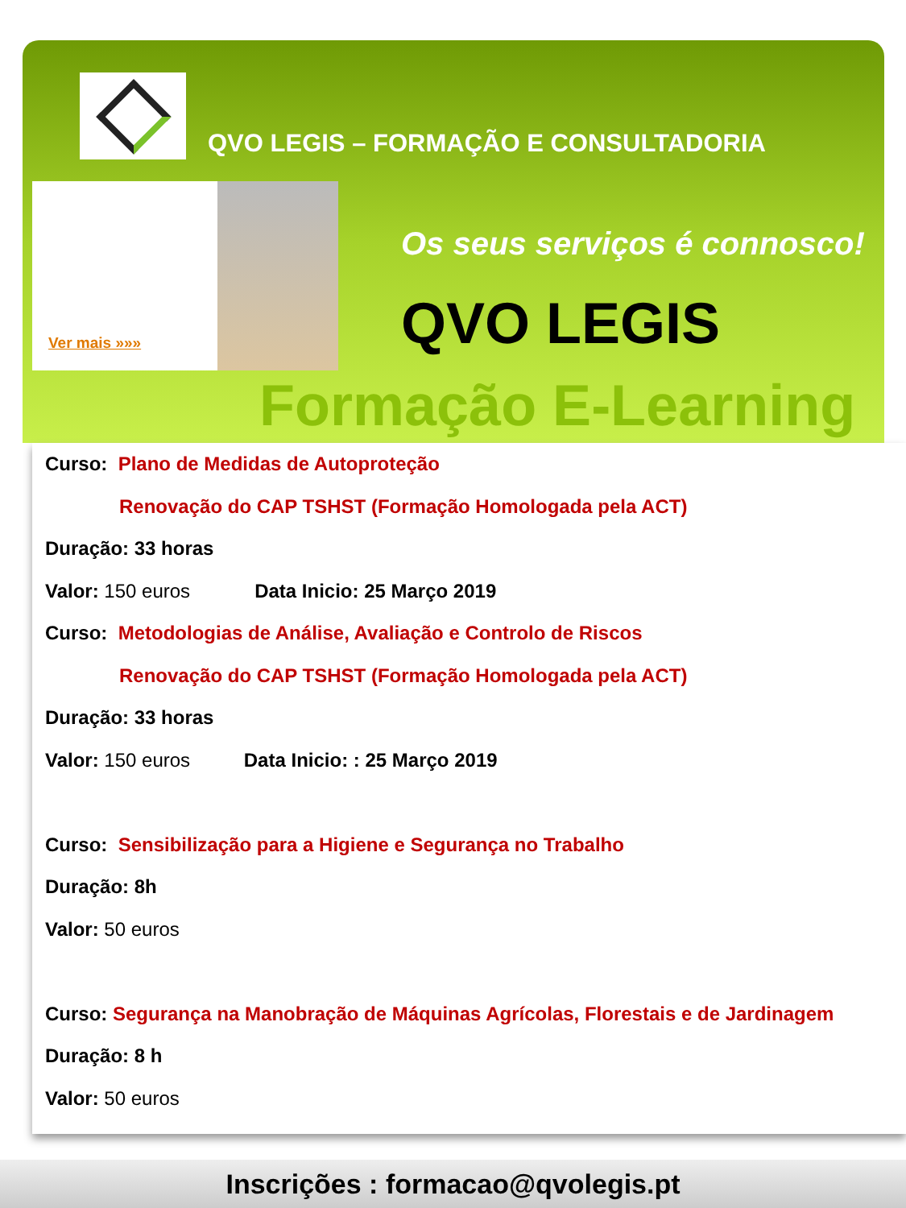QVO LEGIS – FORMAÇÃO E CONSULTADORIA
Ver mais »»»
Os seus serviços é connosco!
QVO LEGIS
Formação E-Learning
Curso: Plano de Medidas de Autoproteção
Renovação do CAP TSHST (Formação Homologada pela ACT)
Duração: 33 horas
Valor: 150 euros Data Inicio: 25 Março 2019
Curso: Metodologias de Análise, Avaliação e Controlo de Riscos
Renovação do CAP TSHST (Formação Homologada pela ACT)
Duração: 33 horas
Valor: 150 euros Data Inicio: : 25 Março 2019
Curso: Sensibilização para a Higiene e Segurança no Trabalho
Duração: 8h
Valor: 50 euros
Curso: Segurança na Manobração de Máquinas Agrícolas, Florestais e de Jardinagem
Duração: 8 h
Valor: 50 euros
Inscrições : formacao@qvolegis.pt